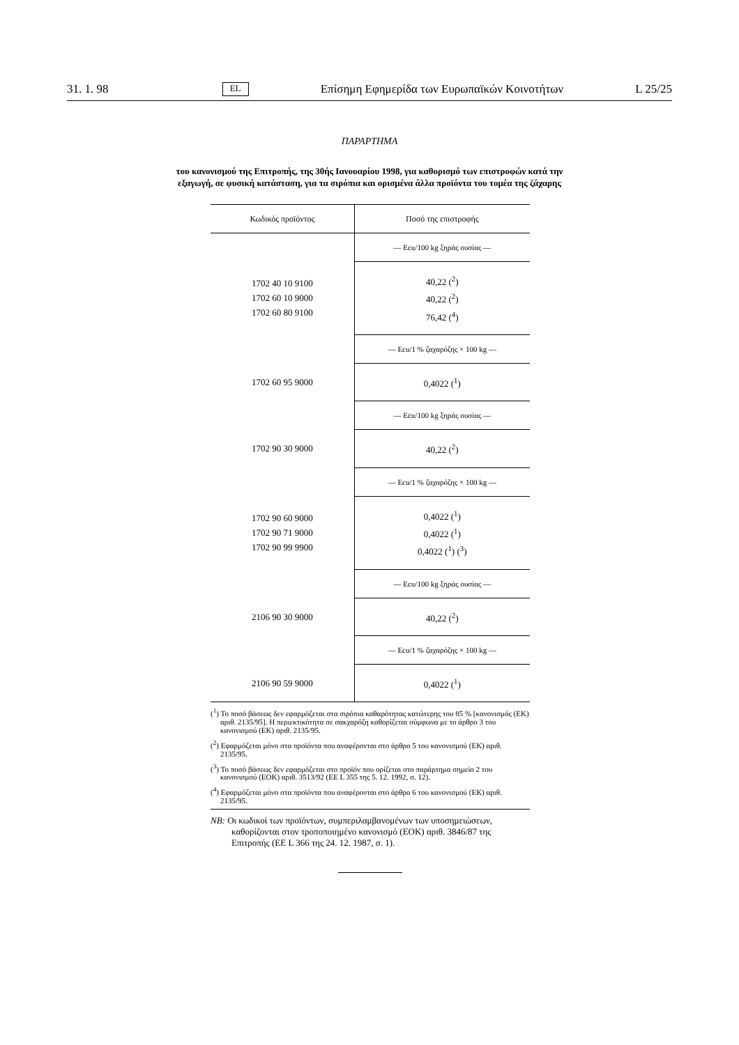31. 1. 98 EL Επίσημη Εφημερίδα των Ευρωπαϊκών Κοινοτήτων L 25/25
ΠΑΡΑΡΤΗΜΑ
του κανονισμού της Επιτροπής, της 30ής Ιανουαρίου 1998, για καθορισμό των επιστροφών κατά την
εξαγωγή, σε φυσική κατάσταση, για τα σιρόπια και ορισμένα άλλα προϊόντα του τομέα της ζάχαρης
| Κωδικός προϊόντος | Ποσό της επιστροφής |
| --- | --- |
| | — Ecu/100 kg ξηράς ουσίας — |
| 1702 40 10 9100 1702 60 10 9000 1702 60 80 9100 | 40,22 (<sup>2</sup>) 40,22 (<sup>2</sup>) 76,42 (<sup>4</sup>) |
| | — Ecu/1 % ζαχαρόζης × 100 kg — |
| 1702 60 95 9000 | 0,4022 (<sup>1</sup>) |
| | — Ecu/100 kg ξηράς ουσίας — |
| 1702 90 30 9000 | 40,22 (<sup>2</sup>) |
| | — Ecu/1 % ζαχαρόζης × 100 kg — |
| 1702 90 60 9000 1702 90 71 9000 1702 90 99 9900 | 0,4022 (<sup>1</sup>) 0,4022 (<sup>1</sup>) 0,4022 (<sup>1</sup>) (<sup>3</sup>) |
| | — Ecu/100 kg ξηράς ουσίας — |
| 2106 90 30 9000 | 40,22 (<sup>2</sup>) |
| | — Ecu/1 % ζαχαρόζης × 100 kg — |
| 2106 90 59 9000 | 0,4022 (<sup>1</sup>) |
(<sup>1</sup>) Το ποσό βάσεως δεν εφαρμόζεται στα σιρόπια καθαρότητας κατώτερης του 85 % [κανονισμός (ΕΚ) αριθ. 2135/95]. Η περιεκτικότητα σε σακχαρόζη καθορίζεται σύμφωνα με το άρθρο 3 του κανονισμού (ΕΚ) αριθ. 2135/95.
(<sup>2</sup>) Εφαρμόζεται μόνο στα προϊόντα που αναφέρονται στο άρθρο 5 του κανονισμού (ΕΚ) αριθ. 2135/95.
(<sup>3</sup>) Το ποσό βάσεως δεν εφαρμόζεται στο προϊόν που ορίζεται στο παράρτημα σημείο 2 του κανονισμού (ΕΟΚ) αριθ. 3513/92 (ΕΕ L 355 της 5. 12. 1992, σ. 12).
(<sup>4</sup>) Εφαρμόζεται μόνο στα προϊόντα που αναφέρονται στο άρθρο 6 του κανονισμού (ΕΚ) αριθ. 2135/95.
NB: Οι κωδικοί των προϊόντων, συμπεριλαμβανομένων των υποσημειώσεων, καθορίζονται στον τροποποιημένο κανονισμό (ΕΟΚ) αριθ. 3846/87 της Επιτροπής (ΕΕ L 366 της 24. 12. 1987, σ. 1).